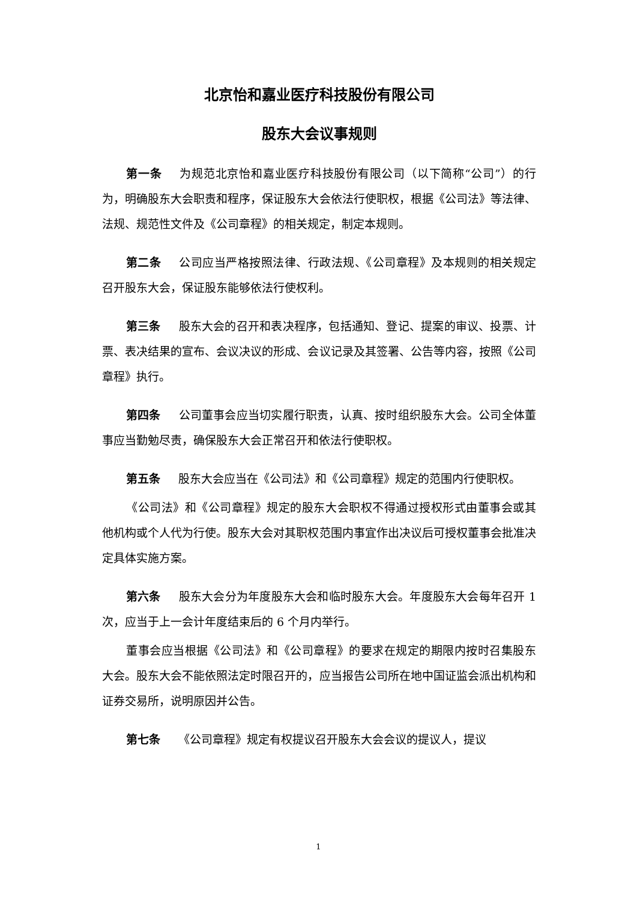北京怡和嘉业医疗科技股份有限公司
股东大会议事规则
第一条 为规范北京怡和嘉业医疗科技股份有限公司（以下简称“公司”）的行为，明确股东大会职责和程序，保证股东大会依法行使职权，根据《公司法》等法律、法规、规范性文件及《公司章程》的相关规定，制定本规则。
第二条 公司应当严格按照法律、行政法规、《公司章程》及本规则的相关规定召开股东大会，保证股东能够依法行使权利。
第三条 股东大会的召开和表决程序，包括通知、登记、提案的审议、投票、计票、表决结果的宣布、会议决议的形成、会议记录及其签署、公告等内容，按照《公司章程》执行。
第四条 公司董事会应当切实履行职责，认真、按时组织股东大会。公司全体董事应当勤勉尽责，确保股东大会正常召开和依法行使职权。
第五条 股东大会应当在《公司法》和《公司章程》规定的范围内行使职权。
《公司法》和《公司章程》规定的股东大会职权不得通过授权形式由董事会或其他机构或个人代为行使。股东大会对其职权范围内事宜作出决议后可授权董事会批准决定具体实施方案。
第六条 股东大会分为年度股东大会和临时股东大会。年度股东大会每年召开 1 次，应当于上一会计年度结束后的 6 个月内举行。
董事会应当根据《公司法》和《公司章程》的要求在规定的期限内按时召集股东大会。股东大会不能依照法定时限召开的，应当报告公司所在地中国证监会派出机构和证券交易所，说明原因并公告。
第七条 《公司章程》规定有权提议召开股东大会会议的提议人，提议
1